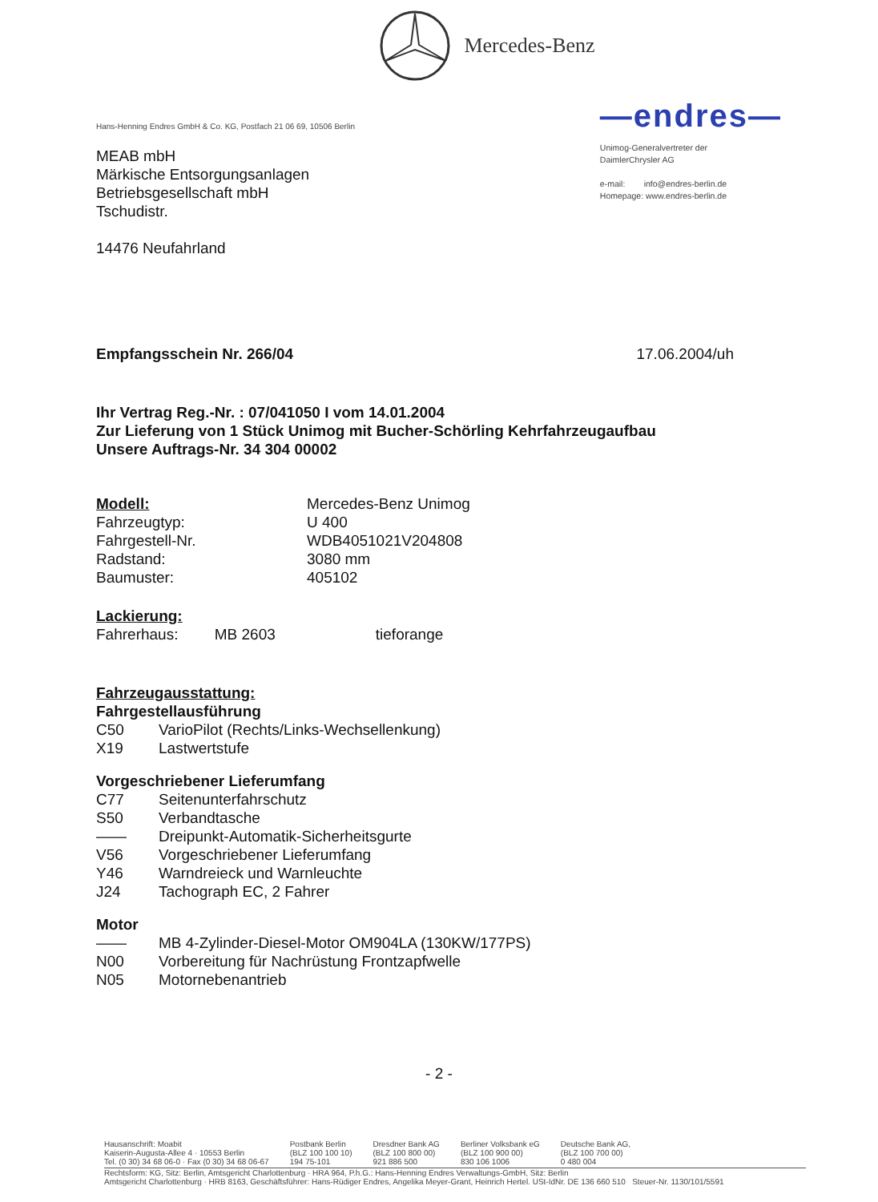Mercedes-Benz
Hans-Henning Endres GmbH & Co. KG, Postfach 21 06 69, 10506 Berlin
MEAB mbH
Märkische Entsorgungsanlagen
Betriebsgesellschaft mbH
Tschudistr.
14476 Neufahrland
—endres—
Unimog-Generalvertreter der
DaimlerChrysler AG
e-mail: info@endres-berlin.de
Homepage: www.endres-berlin.de
Empfangsschein Nr. 266/04 17.06.2004/uh
Ihr Vertrag Reg.-Nr. : 07/041050 I vom 14.01.2004
Zur Lieferung von 1 Stück Unimog mit Bucher-Schörling Kehrfahrzeugaufbau
Unsere Auftrags-Nr. 34 304 00002
Modell:
Mercedes-Benz Unimog
Fahrzeugtyp:
U 400
Fahrgestell-Nr.
WDB4051021V204808
Radstand:
3080 mm
Baumuster:
405102
Lackierung:
Fahrerhaus: MB 2603 tieforange
Fahrzeugausstattung:
Fahrgestellausführung
C50 VarioPilot (Rechts/Links-Wechsellenkung)
X19 Lastwertstufe
Vorgeschriebener Lieferumfang
C77 Seitenunterfahrschutz
S50 Verbandtasche
—— Dreipunkt-Automatik-Sicherheitsgurte
V56 Vorgeschriebener Lieferumfang
Y46 Warndreieck und Warnleuchte
J24 Tachograph EC, 2 Fahrer
Motor
—— MB 4-Zylinder-Diesel-Motor OM904LA (130KW/177PS)
N00 Vorbereitung für Nachrüstung Frontzapfwelle
N05 Motornebenantrieb
- 2 -
Hausanschrift: Moabit
Kaiserin-Augusta-Allee 4 · 10553 Berlin
Tel. (0 30) 34 68 06-0 · Fax (0 30) 34 68 06-67
Postbank Berlin
(BLZ 100 100 10)
194 75-101
Dresdner Bank AG
(BLZ 100 800 00)
921 886 500
Berliner Volksbank eG
(BLZ 100 900 00)
830 106 1006
Deutsche Bank AG,
(BLZ 100 700 00)
0 480 004
Rechtsform: KG, Sitz: Berlin, Amtsgericht Charlottenburg · HRA 964, P.h.G.: Hans-Henning Endres Verwaltungs-GmbH, Sitz: Berlin
Amtsgericht Charlottenburg · HRB 8163, Geschäftsführer: Hans-Rüdiger Endres, Angelika Meyer-Grant, Heinrich Hertel. USt-IdNr. DE 136 660 510 Steuer-Nr. 1130/101/5591